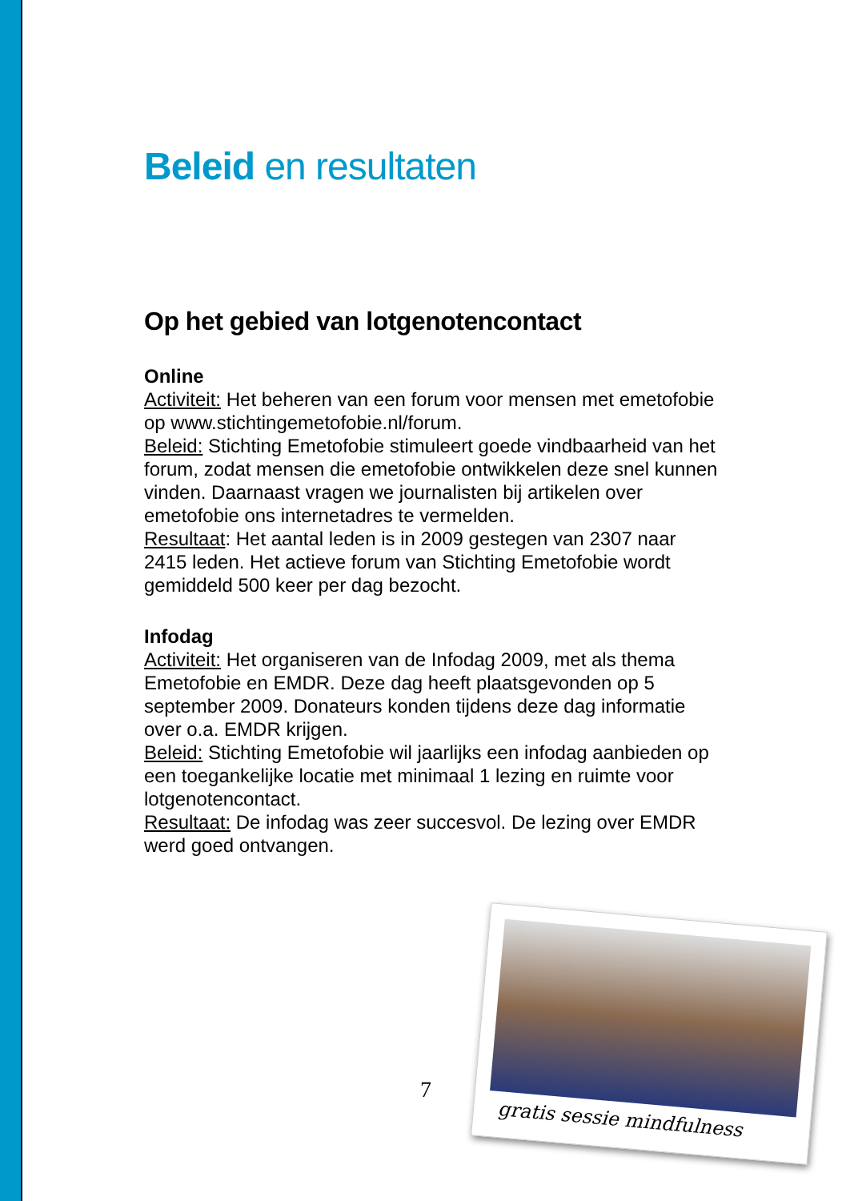Beleid en resultaten
Op het gebied van lotgenotencontact
Online
Activiteit: Het beheren van een forum voor mensen met emetofobie op www.stichtingemetofobie.nl/forum.
Beleid: Stichting Emetofobie stimuleert goede vindbaarheid van het forum, zodat mensen die emetofobie ontwikkelen deze snel kunnen vinden. Daarnaast vragen we journalisten bij artikelen over emetofobie ons internetadres te vermelden.
Resultaat: Het aantal leden is in 2009 gestegen van 2307 naar 2415 leden. Het actieve forum van Stichting Emetofobie wordt gemiddeld 500 keer per dag bezocht.
Infodag
Activiteit: Het organiseren van de Infodag 2009, met als thema Emetofobie en EMDR. Deze dag heeft plaatsgevonden op 5 september 2009. Donateurs konden tijdens deze dag informatie over o.a. EMDR krijgen.
Beleid: Stichting Emetofobie wil jaarlijks een infodag aanbieden op een toegankelijke locatie met minimaal 1 lezing en ruimte voor lotgenotencontact.
Resultaat: De infodag was zeer succesvol. De lezing over EMDR werd goed ontvangen.
7
gratis sessie mindfulness